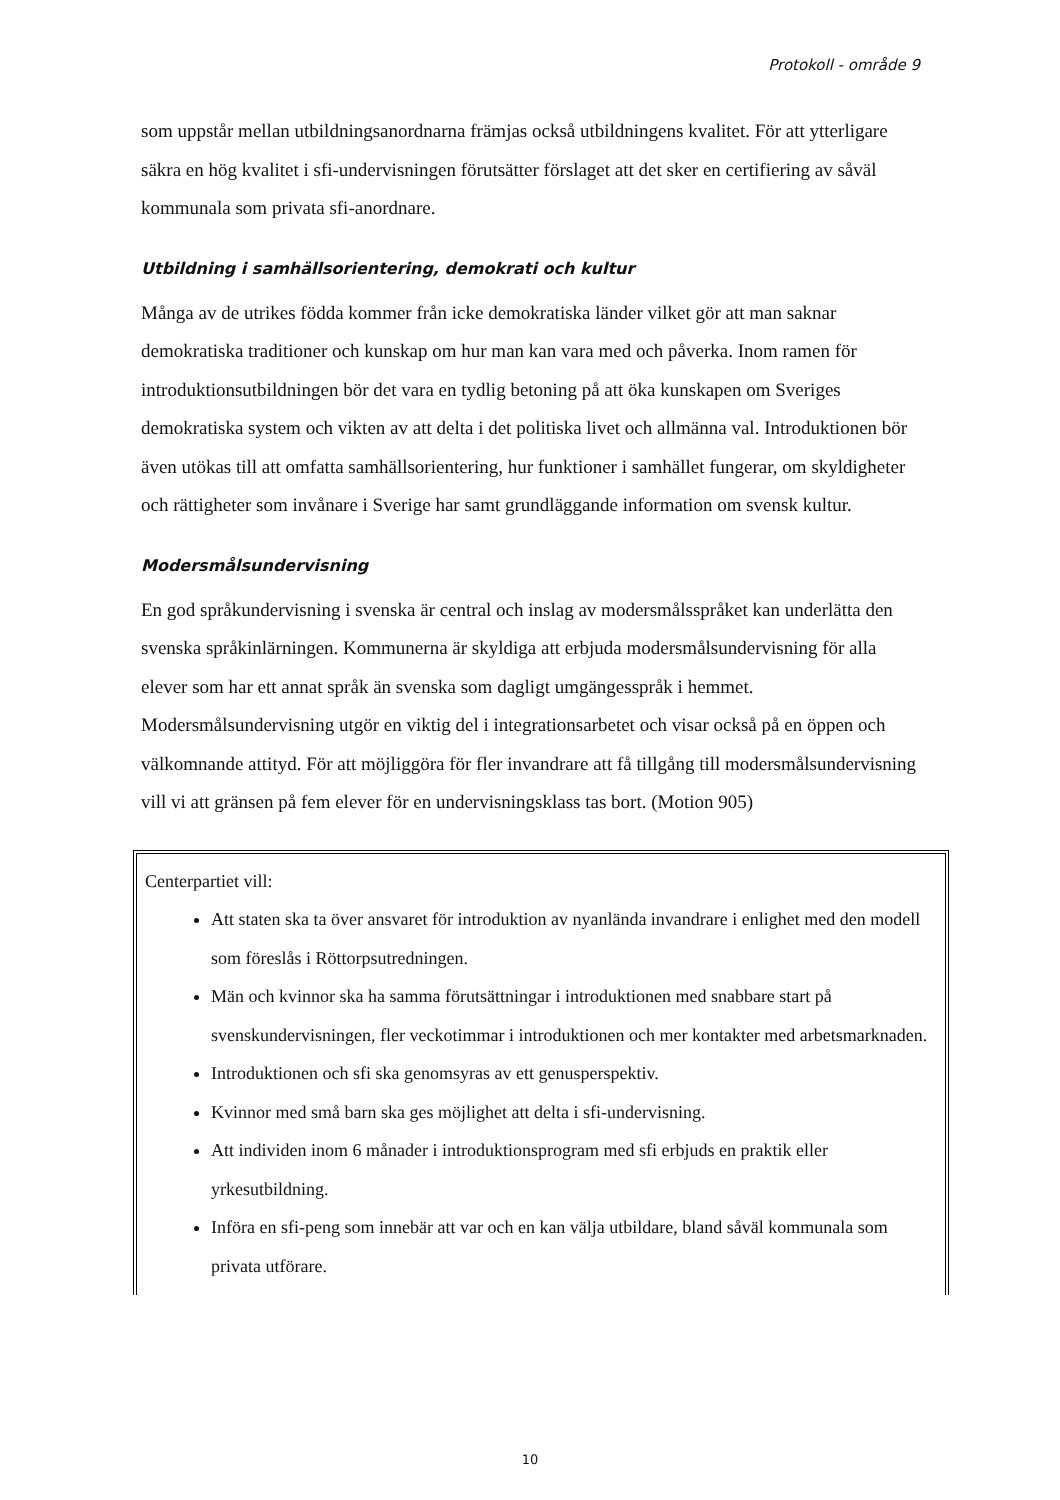Protokoll - område 9
som uppstår mellan utbildningsanordnarna främjas också utbildningens kvalitet. För att ytterligare säkra en hög kvalitet i sfi-undervisningen förutsätter förslaget att det sker en certifiering av såväl kommunala som privata sfi-anordnare.
Utbildning i samhällsorientering, demokrati och kultur
Många av de utrikes födda kommer från icke demokratiska länder vilket gör att man saknar demokratiska traditioner och kunskap om hur man kan vara med och påverka. Inom ramen för introduktionsutbildningen bör det vara en tydlig betoning på att öka kunskapen om Sveriges demokratiska system och vikten av att delta i det politiska livet och allmänna val. Introduktionen bör även utökas till att omfatta samhällsorientering, hur funktioner i samhället fungerar, om skyldigheter och rättigheter som invånare i Sverige har samt grundläggande information om svensk kultur.
Modersmålsundervisning
En god språkundervisning i svenska är central och inslag av modersmålsspråket kan underlätta den svenska språkinlärningen. Kommunerna är skyldiga att erbjuda modersmålsundervisning för alla elever som har ett annat språk än svenska som dagligt umgängesspråk i hemmet. Modersmålsundervisning utgör en viktig del i integrationsarbetet och visar också på en öppen och välkomnande attityd. För att möjliggöra för fler invandrare att få tillgång till modersmålsundervisning vill vi att gränsen på fem elever för en undervisningsklass tas bort. (Motion 905)
Centerpartiet vill:
Att staten ska ta över ansvaret för introduktion av nyanlända invandrare i enlighet med den modell som föreslås i Röttorpsutredningen.
Män och kvinnor ska ha samma förutsättningar i introduktionen med snabbare start på svenskundervisningen, fler veckotimmar i introduktionen och mer kontakter med arbetsmarknaden.
Introduktionen och sfi ska genomsyras av ett genusperspektiv.
Kvinnor med små barn ska ges möjlighet att delta i sfi-undervisning.
Att individen inom 6 månader i introduktionsprogram med sfi erbjuds en praktik eller yrkesutbildning.
Införa en sfi-peng som innebär att var och en kan välja utbildare, bland såväl kommunala som privata utförare.
10